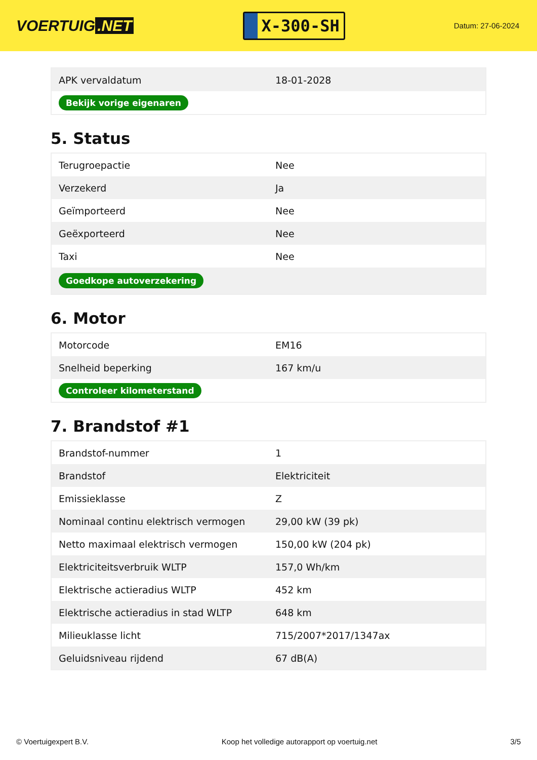VOERTUIG.NET
X-300-SH
Datum: 27-06-2024
| APK vervaldatum | 18-01-2028 |
| Bekijk vorige eigenaren | |
5. Status
| Terugroepactie | Nee |
| Verzekerd | Ja |
| Geïmporteerd | Nee |
| Geëxporteerd | Nee |
| Taxi | Nee |
| Goedkope autoverzekering | |
6. Motor
| Motorcode | EM16 |
| Snelheid beperking | 167 km/u |
| Controleer kilometerstand | |
7. Brandstof #1
| Brandstof-nummer | 1 |
| Brandstof | Elektriciteit |
| Emissieklasse | Z |
| Nominaal continu elektrisch vermogen | 29,00 kW (39 pk) |
| Netto maximaal elektrisch vermogen | 150,00 kW (204 pk) |
| Elektriciteitsverbruik WLTP | 157,0 Wh/km |
| Elektrische actieradius WLTP | 452 km |
| Elektrische actieradius in stad WLTP | 648 km |
| Milieuklasse licht | 715/2007*2017/1347ax |
| Geluidsniveau rijdend | 67 dB(A) |
© Voertuigexpert B.V. Koop het volledige autorapport op voertuig.net 3/5